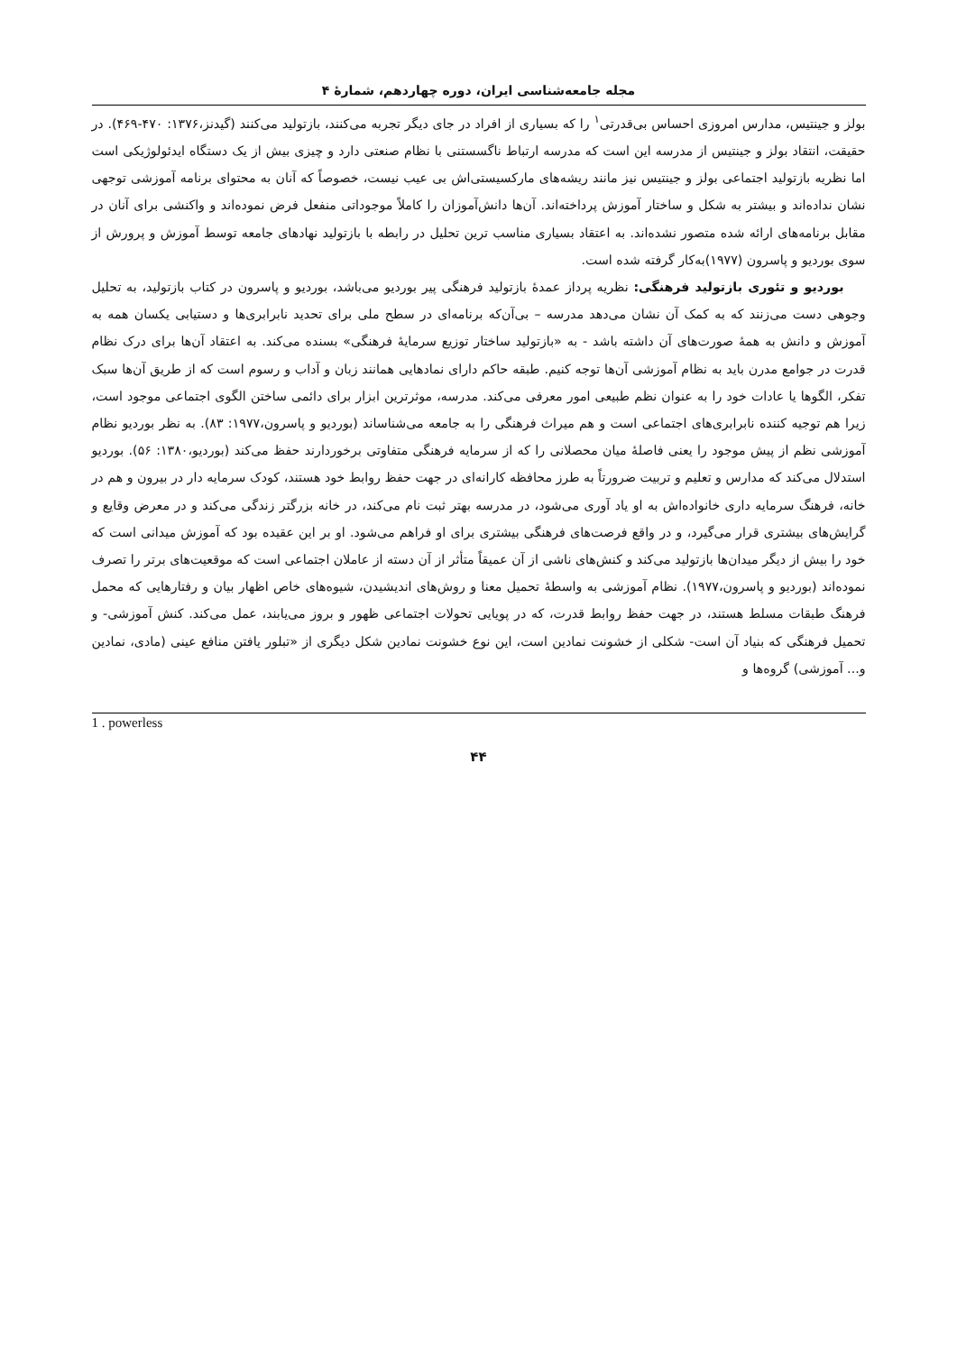مجله جامعه‌شناسی ایران، دوره چهاردهم، شمارهٔ ۴
بولز و جینتیس، مدارس امروزی احساس بی‌قدرتی<sup>۱</sup> را که بسیاری از افراد در جای دیگر تجربه می‌کنند، بازتولید می‌کنند (گیدنز،۱۳۷۶: ۴۷۰-۴۶۹). در حقیقت، انتقاد بولز و جینتیس از مدرسه این است که مدرسه ارتباط ناگسستنی با نظام صنعتی دارد و چیزی بیش از یک دستگاه ایدئولوژیکی است اما نظریه بازتولید اجتماعی بولز و جینتیس نیز مانند ریشه‌های مارکسیستی‌اش بی عیب نیست، خصوصاً که آنان به محتوای برنامه آموزشی توجهی نشان نداده‌اند و بیشتر به شکل و ساختار آموزش پرداخته‌اند. آن‌ها دانش‌آموزان را کاملاً موجوداتی منفعل فرض نموده‌اند و واکنشی برای آنان در مقابل برنامه‌های ارائه شده متصور نشده‌اند. به اعتقاد بسیاری مناسب ترین تحلیل در رابطه با بازتولید نهادهای جامعه توسط آموزش و پرورش از سوی بوردیو و پاسرون (۱۹۷۷)به‌کار گرفته شده است.
بوردیو و تئوری بازتولید فرهنگی: نظریه پرداز عمدهٔ بازتولید فرهنگی پیر بوردیو می‌باشد، بوردیو و پاسرون در کتاب بازتولید، به تحلیل وجوهی دست می‌زنند که به کمک آن نشان می‌دهد مدرسه – بی‌آن‌که برنامه‌ای در سطح ملی برای تحدید نابرابری‌ها و دستیابی یکسان همه به آموزش و دانش به همهٔ صورت‌های آن داشته باشد - به «بازتولید ساختار توزیع سرمایهٔ فرهنگی» بسنده می‌کند. به اعتقاد آن‌ها برای درک نظام قدرت در جوامع مدرن باید به نظام آموزشی آن‌ها توجه کنیم. طبقه حاکم دارای نمادهایی همانند زبان و آداب و رسوم است که از طریق آن‌ها سبک تفکر، الگوها یا عادات خود را به عنوان نظم طبیعی امور معرفی می‌کند. مدرسه، موثرترین ابزار برای دائمی ساختن الگوی اجتماعی موجود است، زیرا هم توجیه کننده نابرابری‌های اجتماعی است و هم میراث فرهنگی را به جامعه می‌شناساند (بوردیو و پاسرون،۱۹۷۷: ۸۳). به نظر بوردیو نظام آموزشی نظم از پیش موجود را یعنی فاصلهٔ میان محصلانی را که از سرمایه فرهنگی متفاوتی برخوردارند حفظ می‌کند (بوردیو،۱۳۸۰: ۵۶). بوردیو استدلال می‌کند که مدارس و تعلیم و تربیت ضرورتاً به طرز محافظه کارانه‌ای در جهت حفظ روابط خود هستند، کودک سرمایه دار در بیرون و هم در خانه، فرهنگ سرمایه داری خانواده‌اش به او یاد آوری می‌شود، در مدرسه بهتر ثبت نام می‌کند، در خانه بزرگتر زندگی می‌کند و در معرض وقایع و گرایش‌های بیشتری قرار می‌گیرد، و در واقع فرصت‌های فرهنگی بیشتری برای او فراهم می‌شود. او بر این عقیده بود که آموزش میدانی است که خود را بیش از دیگر میدان‌ها بازتولید می‌کند و کنش‌های ناشی از آن عمیقاً متأثر از آن دسته از عاملان اجتماعی است که موقعیت‌های برتر را تصرف نموده‌اند (بوردیو و پاسرون،۱۹۷۷). نظام آموزشی به واسطهٔ تحمیل معنا و روش‌های اندیشیدن، شیوه‌های خاص اظهار بیان و رفتارهایی که محمل فرهنگ طبقات مسلط هستند، در جهت حفظ روابط قدرت، که در پویایی تحولات اجتماعی ظهور و بروز می‌یابند، عمل می‌کند. کنش آموزشی- و تحمیل فرهنگی که بنیاد آن است- شکلی از خشونت نمادین است، این نوع خشونت نمادین شکل دیگری از «تبلور یافتن منافع عینی (مادی، نمادین و... آموزشی) گروه‌ها و
1 . powerless
۴۴